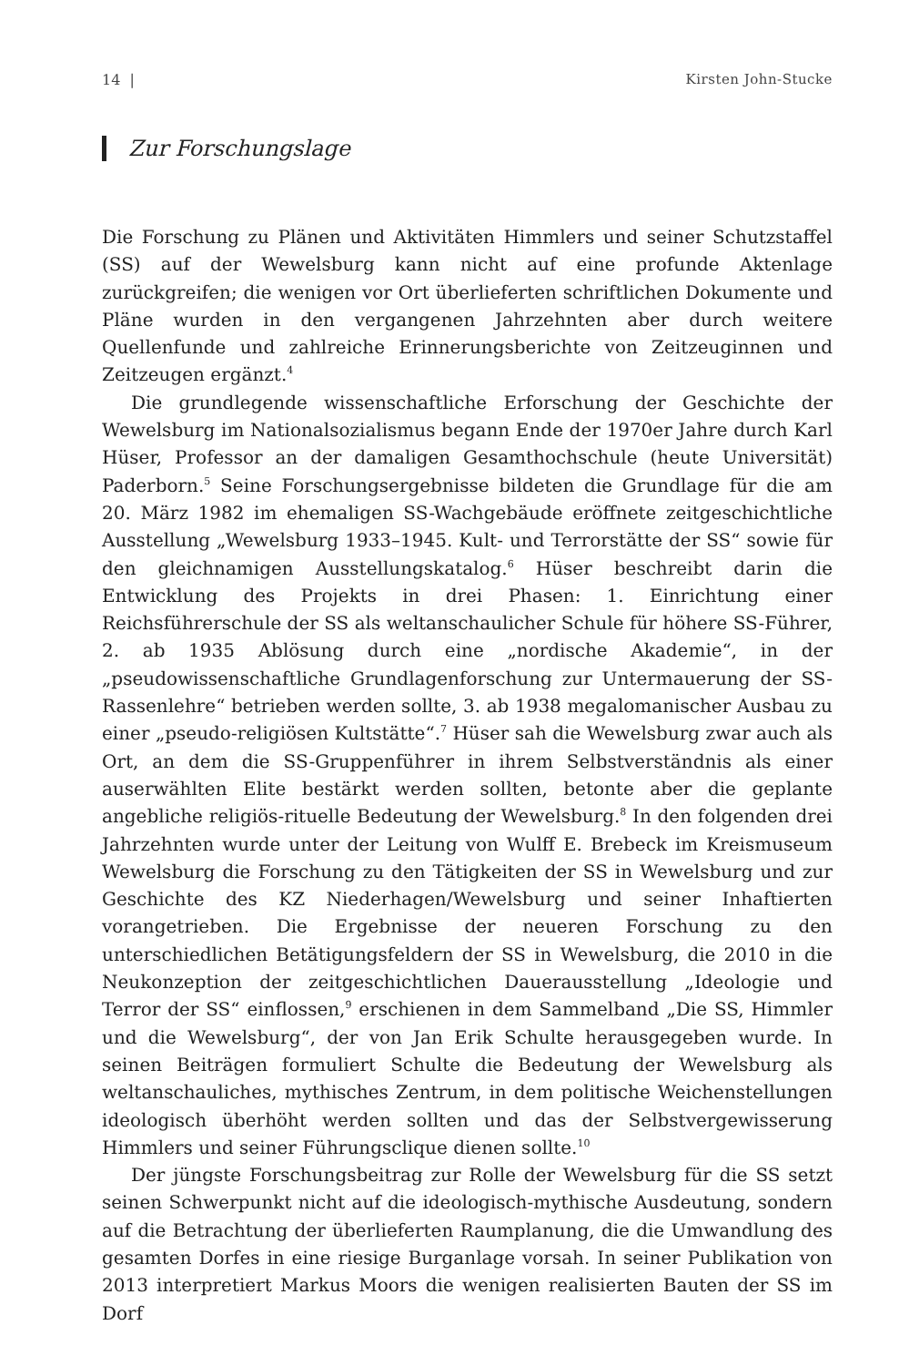14 | Kirsten John-Stucke
Zur Forschungslage
Die Forschung zu Plänen und Aktivitäten Himmlers und seiner Schutzstaffel (SS) auf der Wewelsburg kann nicht auf eine profunde Aktenlage zurückgreifen; die wenigen vor Ort überlieferten schriftlichen Dokumente und Pläne wurden in den vergangenen Jahrzehnten aber durch weitere Quellenfunde und zahlreiche Erinnerungsberichte von Zeitzeuginnen und Zeitzeugen ergänzt.<sup>4</sup>
Die grundlegende wissenschaftliche Erforschung der Geschichte der Wewelsburg im Nationalsozialismus begann Ende der 1970er Jahre durch Karl Hüser, Professor an der damaligen Gesamthochschule (heute Universität) Paderborn.<sup>5</sup> Seine Forschungsergebnisse bildeten die Grundlage für die am 20. März 1982 im ehemaligen SS-Wachgebäude eröffnete zeitgeschichtliche Ausstellung „Wewelsburg 1933–1945. Kult- und Terrorstätte der SS“ sowie für den gleichnamigen Ausstellungskatalog.<sup>6</sup> Hüser beschreibt darin die Entwicklung des Projekts in drei Phasen: 1. Einrichtung einer Reichsführerschule der SS als weltanschaulicher Schule für höhere SS-Führer, 2. ab 1935 Ablösung durch eine „nordische Akademie“, in der „pseudowissenschaftliche Grundlagenforschung zur Untermauerung der SS-Rassenlehre“ betrieben werden sollte, 3. ab 1938 megalomanischer Ausbau zu einer „pseudo-religiösen Kultstätte“.<sup>7</sup> Hüser sah die Wewelsburg zwar auch als Ort, an dem die SS-Gruppenführer in ihrem Selbstverständnis als einer auserwählten Elite bestärkt werden sollten, betonte aber die geplante angebliche religiös-rituelle Bedeutung der Wewelsburg.<sup>8</sup> In den folgenden drei Jahrzehnten wurde unter der Leitung von Wulff E. Brebeck im Kreismuseum Wewelsburg die Forschung zu den Tätigkeiten der SS in Wewelsburg und zur Geschichte des KZ Niederhagen/Wewelsburg und seiner Inhaftierten vorangetrieben. Die Ergebnisse der neueren Forschung zu den unterschiedlichen Betätigungsfeldern der SS in Wewelsburg, die 2010 in die Neukonzeption der zeitgeschichtlichen Dauerausstellung „Ideologie und Terror der SS“ einflossen,<sup>9</sup> erschienen in dem Sammelband „Die SS, Himmler und die Wewelsburg“, der von Jan Erik Schulte herausgegeben wurde. In seinen Beiträgen formuliert Schulte die Bedeutung der Wewelsburg als weltanschauliches, mythisches Zentrum, in dem politische Weichenstellungen ideologisch überhöht werden sollten und das der Selbstvergewisserung Himmlers und seiner Führungsclique dienen sollte.<sup>10</sup>
Der jüngste Forschungsbeitrag zur Rolle der Wewelsburg für die SS setzt seinen Schwerpunkt nicht auf die ideologisch-mythische Ausdeutung, sondern auf die Betrachtung der überlieferten Raumplanung, die die Umwandlung des gesamten Dorfes in eine riesige Burganlage vorsah. In seiner Publikation von 2013 interpretiert Markus Moors die wenigen realisierten Bauten der SS im Dorf